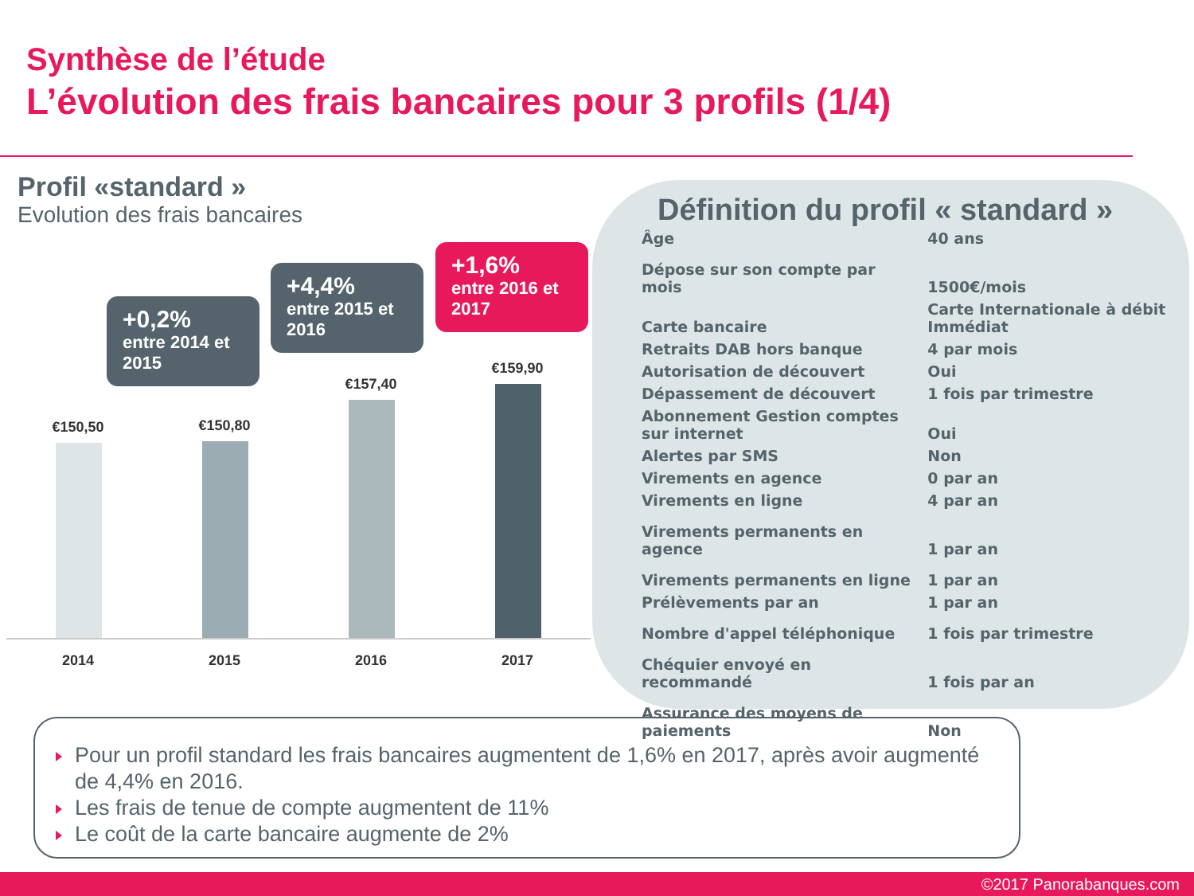Synthèse de l’étude
L’évolution des frais bancaires pour 3 profils (1/4)
Profil «standard »
Evolution des frais bancaires
+0,2%
entre 2014 et 2015
+4,4%
entre 2015 et 2016
+1,6%
entre 2016 et 2017
€150,50 €150,80
€157,40
€159,90
2014 2015 2016 2017
Définition du profil « standard »
| Âge | 40 ans |
| Dépose sur son compte par mois | 1500€/mois |
| Carte bancaire | Carte Internationale à débit Immédiat |
| Retraits DAB hors banque | 4 par mois |
| Autorisation de découvert | Oui |
| Dépassement de découvert | 1 fois par trimestre |
| Abonnement Gestion comptes sur internet | Oui |
| Alertes par SMS | Non |
| Virements en agence | 0 par an |
| Virements en ligne | 4 par an |
| Virements permanents en agence | 1 par an |
| Virements permanents en ligne | 1 par an |
| Prélèvements par an | 1 par an |
| Nombre d'appel téléphonique | 1 fois par trimestre |
| Chéquier envoyé en recommandé | 1 fois par an |
| Assurance des moyens de paiements | Non |
Pour un profil standard les frais bancaires augmentent de 1,6% en 2017, après avoir augmenté de 4,4% en 2016.
Les frais de tenue de compte augmentent de 11%
Le coût de la carte bancaire augmente de 2%
©2017 Panorabanques.com